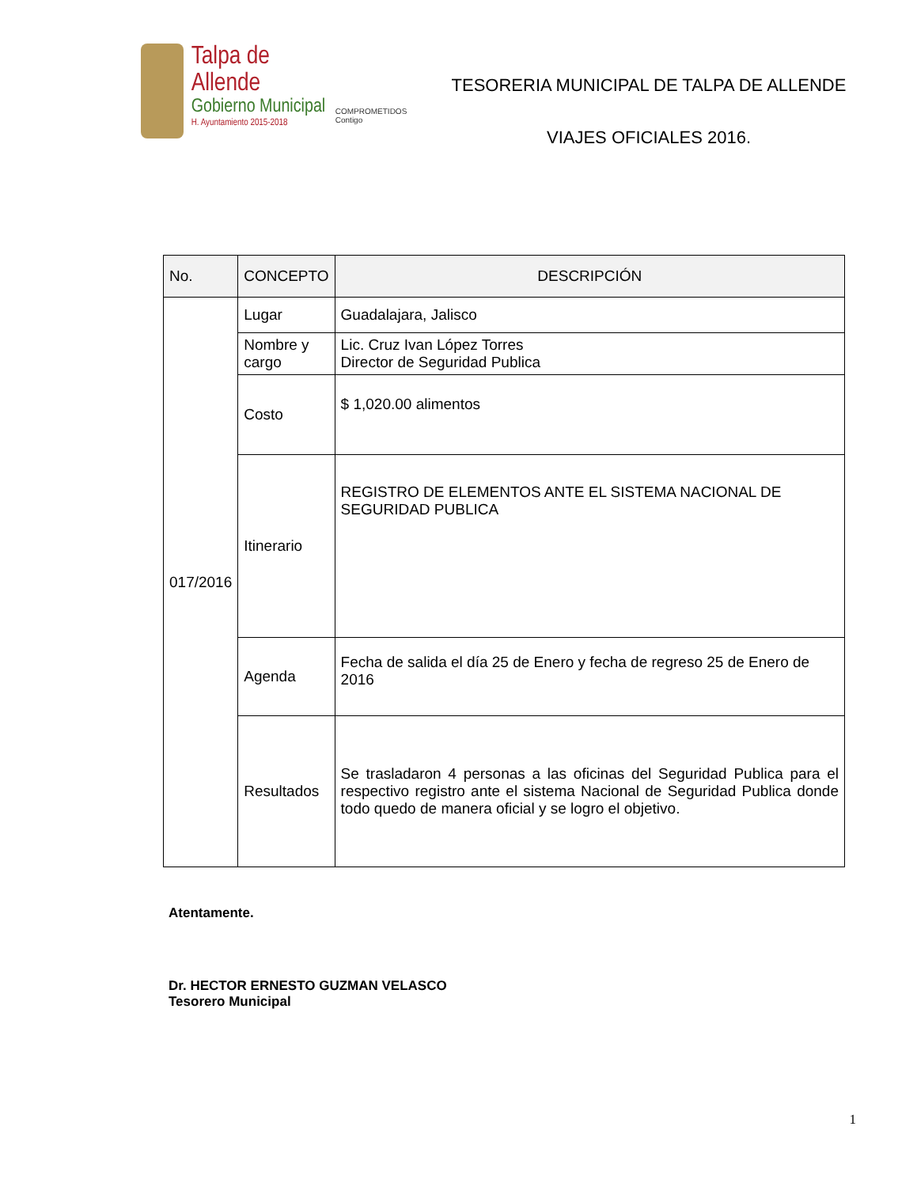Talpa de Allende
Gobierno Municipal
H. Ayuntamiento 2015-2018
COMPROMETIDOS Contigo
TESORERIA MUNICIPAL DE TALPA DE ALLENDE
VIAJES OFICIALES 2016.
| No. | CONCEPTO | DESCRIPCIÓN |
| --- | --- | --- |
| 017/2016 | Lugar | Guadalajara, Jalisco |
| | Nombre y cargo | Lic. Cruz Ivan López Torres Director de Seguridad Publica |
| | Costo | $ 1,020.00 alimentos |
| | Itinerario | REGISTRO DE ELEMENTOS ANTE EL SISTEMA NACIONAL DE SEGURIDAD PUBLICA |
| | Agenda | Fecha de salida el día 25 de Enero y fecha de regreso 25 de Enero de 2016 |
| | Resultados | Se trasladaron 4 personas a las oficinas del Seguridad Publica para el respectivo registro ante el sistema Nacional de Seguridad Publica donde todo quedo de manera oficial y se logro el objetivo. |
Atentamente.
Dr. HECTOR ERNESTO GUZMAN VELASCO
Tesorero Municipal
1